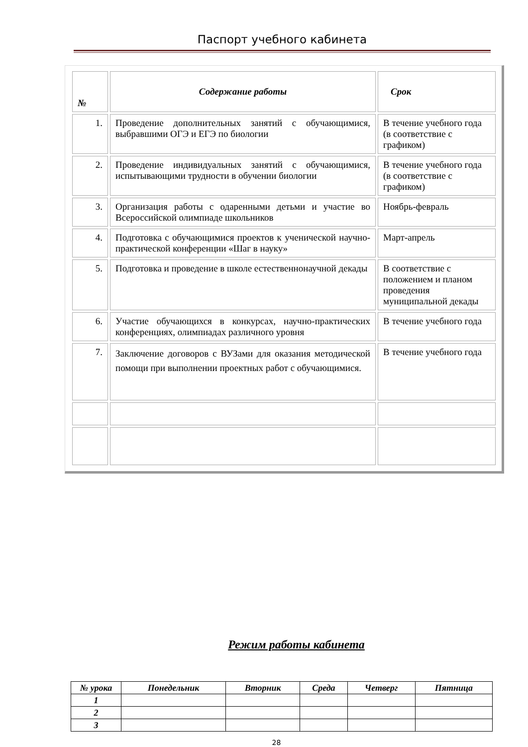Паспорт учебного кабинета
| № | Содержание работы | Срок |
| --- | --- | --- |
| 1. | Проведение дополнительных занятий с обучающимися, выбравшими ОГЭ и ЕГЭ по биологии | В течение учебного года (в соответствие с графиком) |
| 2. | Проведение индивидуальных занятий с обучающимися, испытывающими трудности в обучении биологии | В течение учебного года (в соответствие с графиком) |
| 3. | Организация работы с одаренными детьми и участие во Всероссийской олимпиаде школьников | Ноябрь-февраль |
| 4. | Подготовка с обучающимися проектов к ученической научно-практической конференции «Шаг в науку» | Март-апрель |
| 5. | Подготовка и проведение в школе естественнонаучной декады | В соответствие с положением и планом проведения муниципальной декады |
| 6. | Участие обучающихся в конкурсах, научно-практических конференциях, олимпиадах различного уровня | В течение учебного года |
| 7. | Заключение договоров с ВУЗами для оказания методической помощи при выполнении проектных работ с обучающимися. | В течение учебного года |
Режим работы кабинета
| № урока | Понедельник | Вторник | Среда | Четверг | Пятница |
| --- | --- | --- | --- | --- | --- |
| 1 | | | | | |
| 2 | | | | | |
| 3 | | | | | |
28